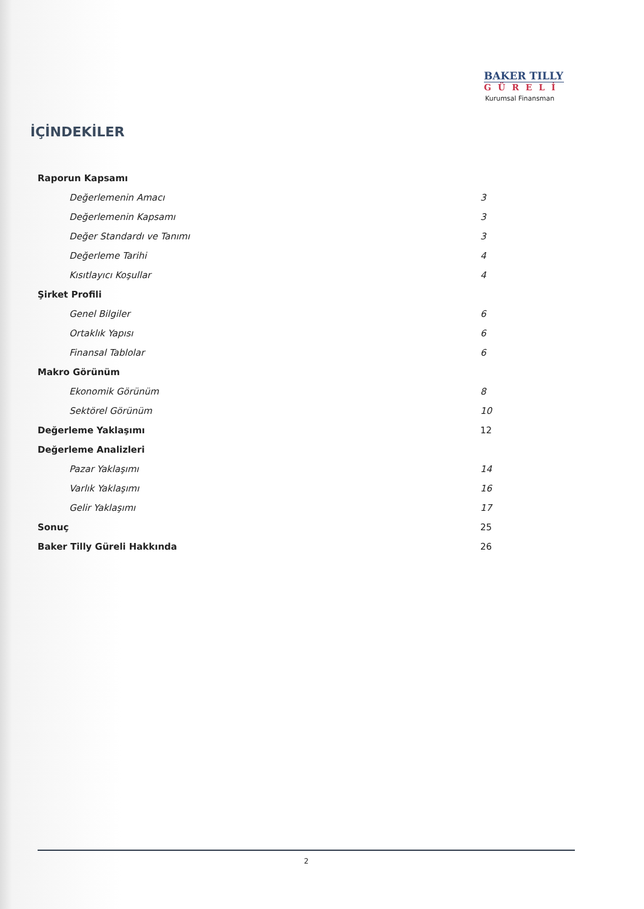BAKER TILLY
GÜRELİ
Kurumsal Finansman
İÇİNDEKİLER
Raporun Kapsamı
Değerlemenin Amacı 3
Değerlemenin Kapsamı 3
Değer Standardı ve Tanımı 3
Değerleme Tarihi 4
Kısıtlayıcı Koşullar 4
Şirket Profili
Genel Bilgiler 6
Ortaklık Yapısı 6
Finansal Tablolar 6
Makro Görünüm
Ekonomik Görünüm 8
Sektörel Görünüm 10
Değerleme Yaklaşımı 12
Değerleme Analizleri
Pazar Yaklaşımı 14
Varlık Yaklaşımı 16
Gelir Yaklaşımı 17
Sonuç 25
Baker Tilly Güreli Hakkında 26
2